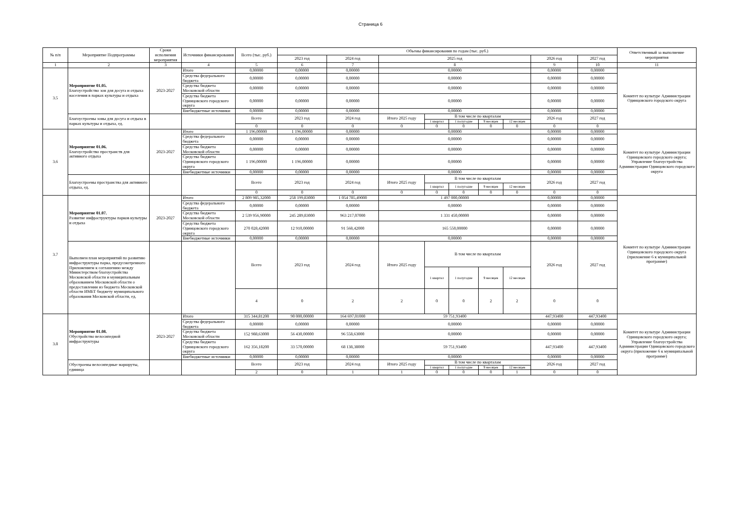Страница 6
| № п/п | Мероприятие Подпрограммы | Сроки исполнения мероприятия | Источники финансирования | Всего (тыс. руб.) | Объемы финансирования по годам (тыс. руб.) | | | | | | | | | Ответственный за выполнение мероприятия |
| --- | --- | --- | --- | --- | --- | --- | --- | --- | --- | --- | --- | --- | --- | --- |
| | | | | | 2023 год | 2024 год | 2025 год | | | | | 2026 год | 2027 год | |
| 1 | 2 | 3 | 4 | 5 | 6 | 7 | 8 | | | | | 9 | 10 | 11 |
| 3.5 | Мероприятие 01.05. Благоустройство зон для досуга и отдыха населения в парках культуры и отдыха | 2023-2027 | Итого | 0,00000 | 0,00000 | 0,00000 | 0,00000 | | | | | 0,00000 | 0,00000 | Комитет по культуре Администрации Одинцовского городского округа |
| | | | Средства федерального бюджета | 0,00000 | 0,00000 | 0,00000 | 0,00000 | | | | | 0,00000 | 0,00000 | |
| | | | Средства бюджета Московской области | 0,00000 | 0,00000 | 0,00000 | 0,00000 | | | | | 0,00000 | 0,00000 | |
| | | | Средства бюджета Одинцовского городского округа | 0,00000 | 0,00000 | 0,00000 | 0,00000 | | | | | 0,00000 | 0,00000 | |
| | | | Внебюджетные источники | 0,00000 | 0,00000 | 0,00000 | 0,00000 | | | | | 0,00000 | 0,00000 | |
| | Благоустроены зоны для досуга и отдыха в парках культуры и отдыха, ед. | | | Всего | 2023 год | 2024 год | Итого 2025 году | В том числе по кварталам | | | | 2026 год | 2027 год | |
| | | | | | | | | 1 квартал | 1 полугодие | 9 месяцев | 12 месяцев | | | |
| | | | | 0 | 0 | 0 | 0 | 0 | 0 | 0 | 0 | 0 | 0 | |
| 3.6 | Мероприятие 01.06. Благоустройство пространств для активного отдыха | 2023-2027 | Итого | 1 196,00000 | 1 196,00000 | 0,00000 | 0,00000 | | | | | 0,00000 | 0,00000 | Комитет по культуре Администрации Одинцовского городского округа; Управление благоустройства Администрации Одинцовского городского округа |
| | | | Средства федерального бюджета | 0,00000 | 0,00000 | 0,00000 | 0,00000 | | | | | 0,00000 | 0,00000 | |
| | | | Средства бюджета Московской области | 0,00000 | 0,00000 | 0,00000 | 0,00000 | | | | | 0,00000 | 0,00000 | |
| | | | Средства бюджета Одинцовского городского округа | 1 196,00000 | 1 196,00000 | 0,00000 | 0,00000 | | | | | 0,00000 | 0,00000 | |
| | | | Внебюджетные источники | 0,00000 | 0,00000 | 0,00000 | 0,00000 | | | | | 0,00000 | 0,00000 | |
| | Благоустроены пространства для активного отдыха, ед. | | | Всего | 2023 год | 2024 год | Итого 2025 году | В том числе по кварталам | | | | 2026 год | 2027 год | |
| | | | | | | | | 1 квартал | 1 полугодие | 9 месяцев | 12 месяцев | | | |
| | | | | 0 | 0 | 0 | 0 | 0 | 0 | 0 | 0 | 0 | 0 | |
| 3.7 | Мероприятие 01.07. Развитие инфраструктуры парков культуры и отдыха | 2023-2027 | Итого | 2 809 985,32000 | 258 199,83000 | 1 054 785,49000 | 1 497 000,00000 | | | | | 0,00000 | 0,00000 | Комитет по культуре Администрации Одинцовского городского округа (приложение 6 к муниципальной программе) |
| | | | Средства федерального бюджета | 0,00000 | 0,00000 | 0,00000 | 0,00000 | | | | | 0,00000 | 0,00000 | |
| | | | Средства бюджета Московской области | 2 539 956,90000 | 245 289,83000 | 963 217,07000 | 1 331 450,00000 | | | | | 0,00000 | 0,00000 | |
| | | | Средства бюджета Одинцовского городского округа | 270 028,42000 | 12 910,00000 | 91 568,42000 | 165 550,00000 | | | | | 0,00000 | 0,00000 | |
| | | | Внебюджетные источники | 0,00000 | 0,00000 | 0,00000 | 0,00000 | | | | | 0,00000 | 0,00000 | |
| | Выполнен план мероприятий по развитию инфраструктуры парка, предусмотренного Приложением к соглашению между Министерством благоустройства Московской области и муниципальным образованием Московской области о предоставлении из бюджета Московской области ИМБТ бюджету муниципального образования Московской области, ед. | | | Всего | 2023 год | 2024 год | Итого 2025 году | В том числе по кварталам | | | | 2026 год | 2027 год | |
| | | | | | | | | 1 квартал | 1 полугодие | 9 месяцев | 12 месяцев | | | |
| | | | | 4 | 0 | 2 | 2 | 0 | 0 | 2 | 2 | 0 | 0 | |
| 3.8 | Мероприятие 01.08. Обустройство велосипедной инфраструктуры | 2023-2027 | Итого | 315 344,81200 | 90 000,00000 | 164 697,01000 | 59 751,93400 | | | | | 447,93400 | 447,93400 | Комитет по культуре Администрации Одинцовского городского округа; Управление благоустройства Администрации Одинцовского городского округа (приложение 6 к муниципальной программе) |
| | | | Средства федерального бюджета | 0,00000 | 0,00000 | 0,00000 | 0,00000 | | | | | 0,00000 | 0,00000 | |
| | | | Средства бюджета Московской области | 152 988,63000 | 56 430,00000 | 96 558,63000 | 0,00000 | | | | | 0,00000 | 0,00000 | |
| | | | Средства бюджета Одинцовского городского округа | 162 356,18200 | 33 570,00000 | 68 138,38000 | 59 751,93400 | | | | | 447,93400 | 447,93400 | |
| | | | Внебюджетные источники | 0,00000 | 0,00000 | 0,00000 | 0,00000 | | | | | 0,00000 | 0,00000 | |
| | Обустроены велосипедные маршруты, единица | | | Всего | 2023 год | 2024 год | Итого 2025 году | В том числе по кварталам | | | | 2026 год | 2027 год | |
| | | | | | | | | 1 квартал | 1 полугодие | 9 месяцев | 12 месяцев | | | |
| | | | | 2 | 0 | 1 | 1 | 0 | 0 | 0 | 1 | 0 | 0 | |